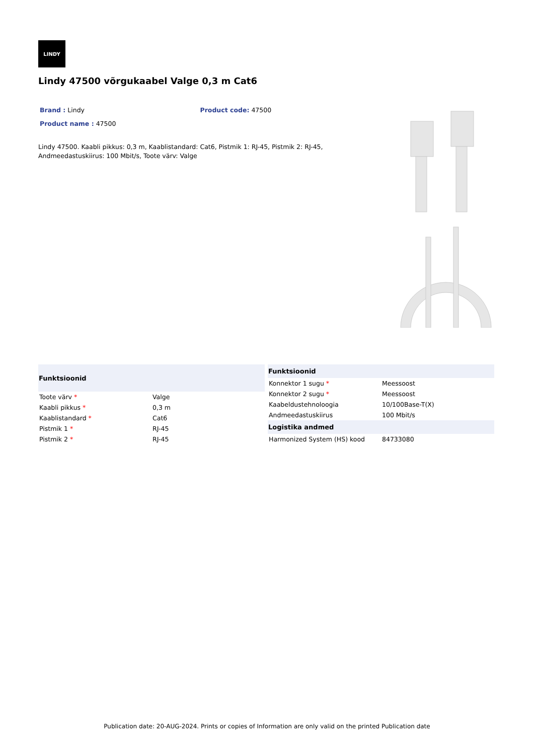LINDY
Lindy 47500 võrgukaabel Valge 0,3 m Cat6
Brand : Lindy Product code: 47500
Product name : 47500
Lindy 47500. Kaabli pikkus: 0,3 m, Kaablistandard: Cat6, Pistmik 1: RJ-45, Pistmik 2: RJ-45, Andmeedastuskiirus: 100 Mbit/s, Toote värv: Valge
| Funktsioonid | |
| --- | --- |
| Toote värv * | Valge |
| Kaabli pikkus * | 0,3 m |
| Kaablistandard * | Cat6 |
| Pistmik 1 * | RJ-45 |
| Pistmik 2 * | RJ-45 |
| Funktsioonid | |
| --- | --- |
| Konnektor 1 sugu * | Meessoost |
| Konnektor 2 sugu * | Meessoost |
| Kaabeldustehnoloogia | 10/100Base-T(X) |
| Andmeedastuskiirus | 100 Mbit/s |
| Logistika andmed | |
| Harmonized System (HS) kood | 84733080 |
Publication date: 20-AUG-2024. Prints or copies of Information are only valid on the printed Publication date